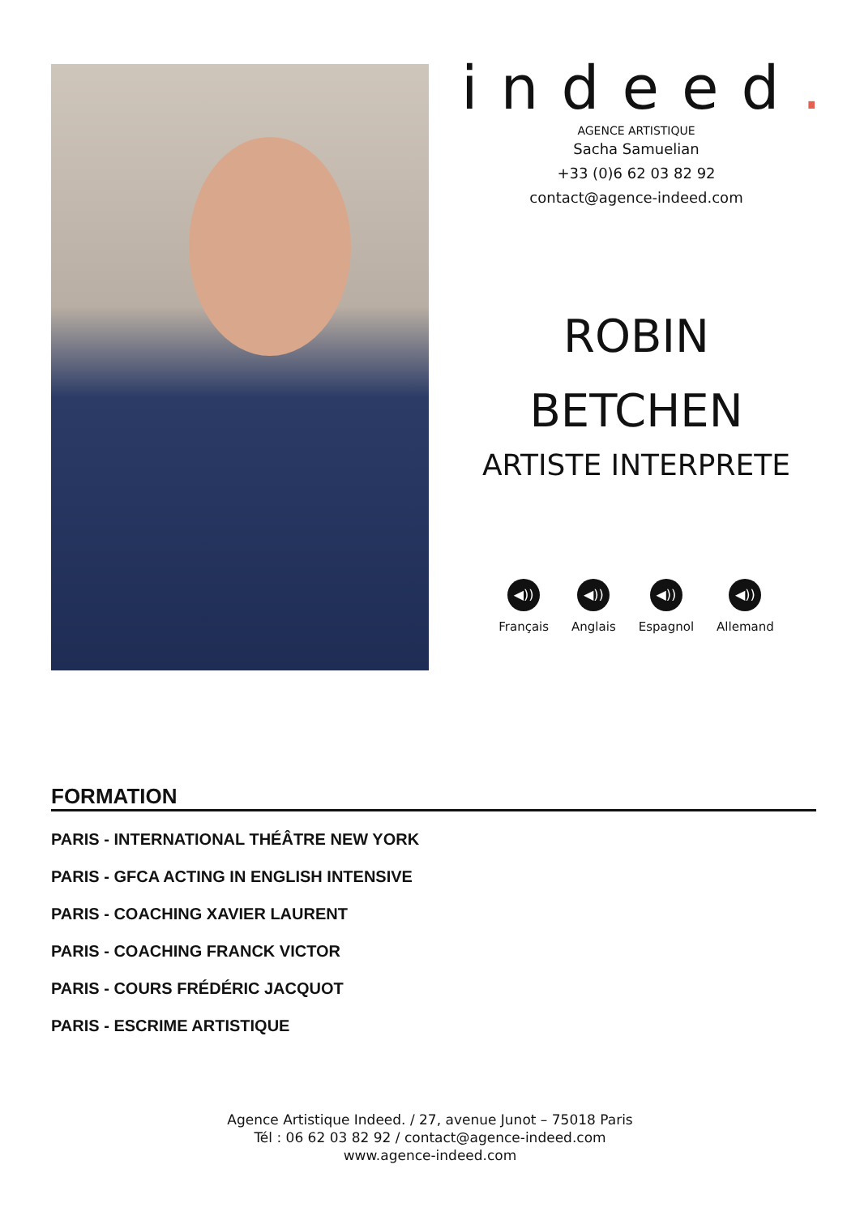indeed.
AGENCE ARTISTIQUE
Sacha Samuelian
+33 (0)6 62 03 82 92
contact@agence-indeed.com
ROBIN
BETCHEN
ARTISTE INTERPRETE
◀))
Français
◀))
Anglais
◀))
Espagnol
◀))
Allemand
FORMATION
PARIS - INTERNATIONAL THÉÂTRE NEW YORK
PARIS - GFCA ACTING IN ENGLISH INTENSIVE
PARIS - COACHING XAVIER LAURENT
PARIS - COACHING FRANCK VICTOR
PARIS - COURS FRÉDÉRIC JACQUOT
PARIS - ESCRIME ARTISTIQUE
Agence Artistique Indeed. / 27, avenue Junot – 75018 Paris
Tél : 06 62 03 82 92 / contact@agence-indeed.com
www.agence-indeed.com